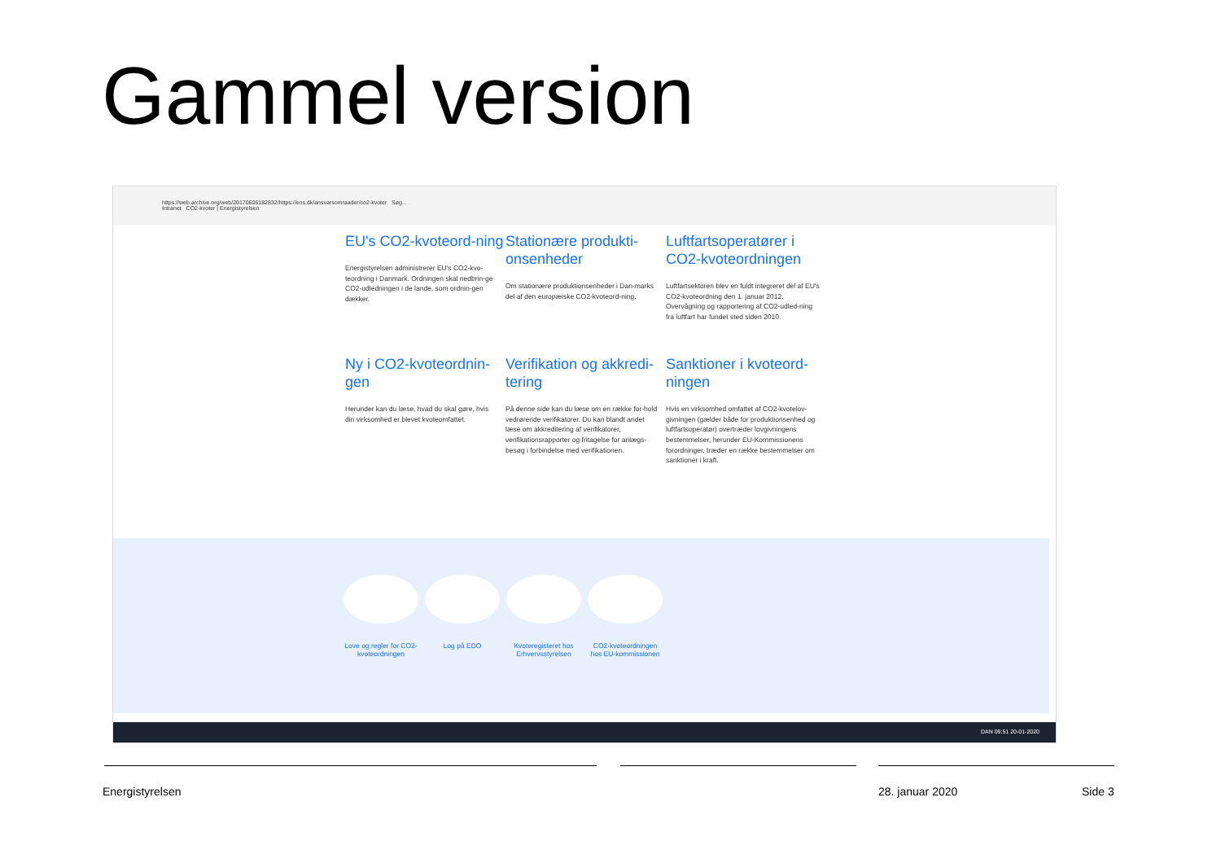Gammel version
https://web.archive.org/web/20170606182832/https://ens.dk/ansvarsomraader/co2-kvoter Søg...
Intranet CO2-kvoter | Energistyrelsen
EU's CO2-kvoteord-ning
Energistyrelsen administrerer EU's CO2-kvo-teordning i Danmark. Ordningen skal nedbrin-ge CO2-udledningen i de lande, som ordnin-gen dækker.
Stationære produkti-onsenheder
Om stationære produktionsenheder i Dan-marks del af den europæiske CO2-kvoteord-ning.
Luftfartsoperatører i CO2-kvoteordningen
Luftfartsektoren blev en fuldt integreret del af EU's CO2-kvoteordning den 1. januar 2012. Overvågning og rapportering af CO2-udled-ning fra luftfart har fundet sted siden 2010.
Ny i CO2-kvoteordnin-gen
Herunder kan du læse, hvad du skal gøre, hvis din virksomhed er blevet kvoteomfattet.
Verifikation og akkredi-tering
På denne side kan du læse om en række for-hold vedrørende verifikatorer. Du kan blandt andet læse om akkreditering af verifikatorer, verifikationsrapporter og fritagelse for anlægs-besøg i forbindelse med verifikationen.
Sanktioner i kvoteord-ningen
Hvis en virksomhed omfattet af CO2-kvotelov-givningen (gælder både for produktionsenhed og luftfartsoperatør) overtræder lovgivningens bestemmelser, herunder EU-Kommissionens forordninger, træder en række bestemmelser om sanktioner i kraft.
Love og regler for CO2-kvoteordningen
Log på EDO Kvoteregisteret hos Erhvervsstyrelsen
CO2-kvoteordningen hos EU-kommissionen
DAN 09:51 20-01-2020
Energistyrelsen 28. januar 2020 Side 3